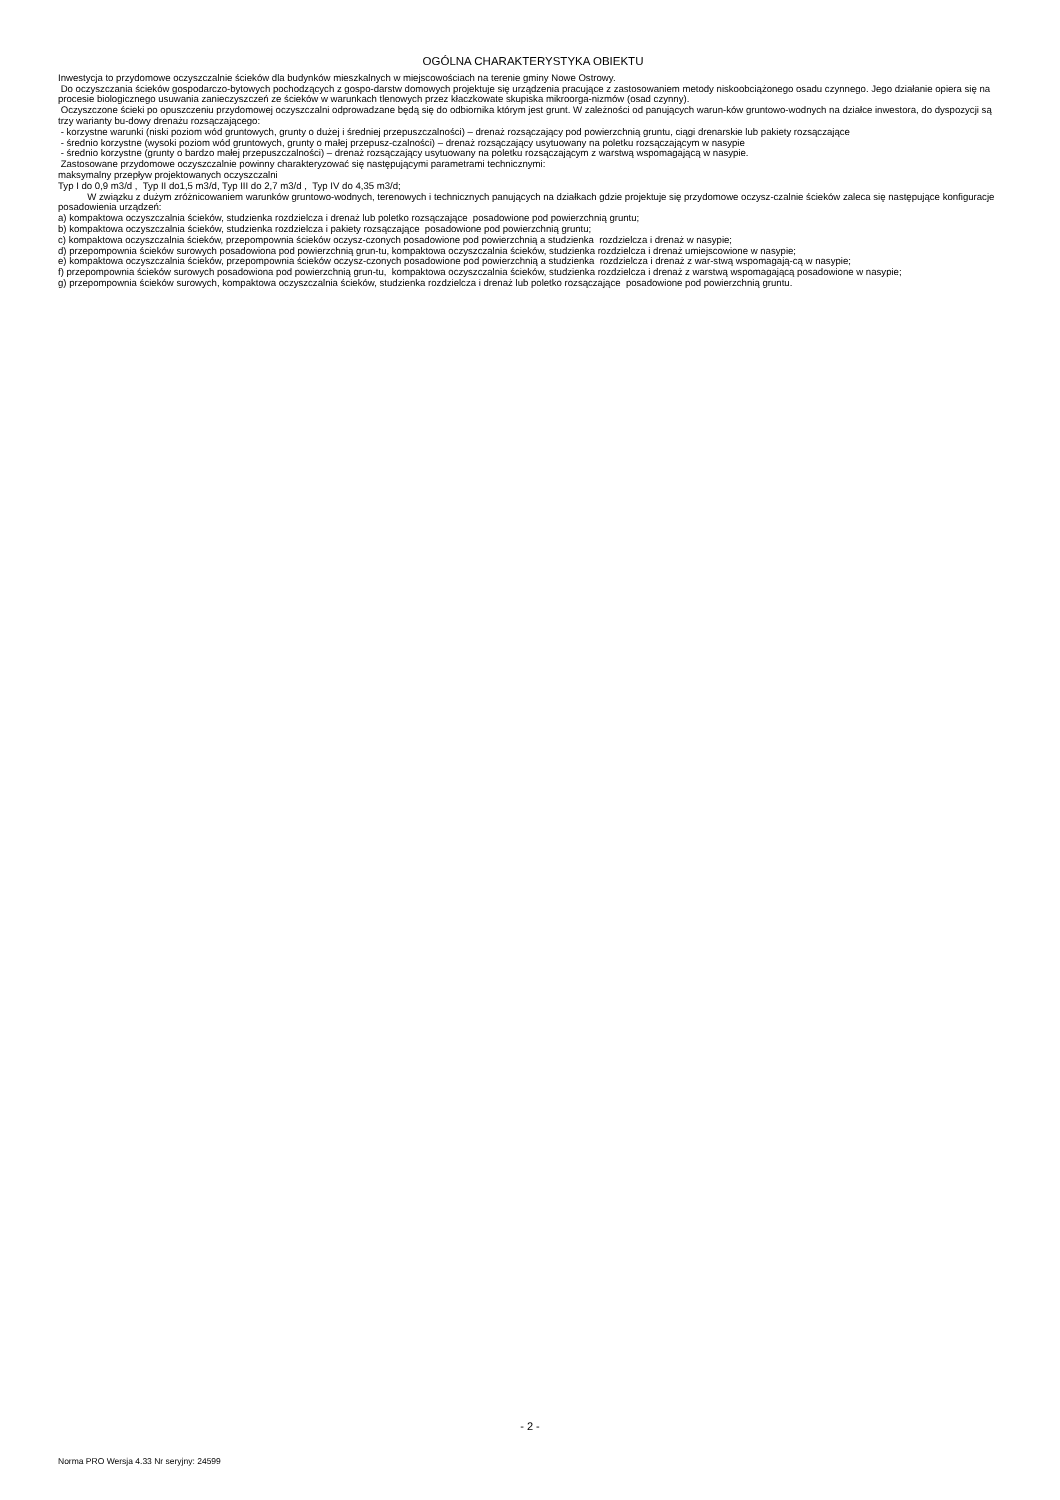OGÓLNA CHARAKTERYSTYKA OBIEKTU
Inwestycja to przydomowe oczyszczalnie ścieków dla budynków mieszkalnych w miejscowościach na terenie gminy Nowe Ostrowy.
Do oczyszczania ścieków gospodarczo-bytowych pochodzących z gospo-darstw domowych projektuje się urządzenia pracujące z zastosowaniem metody niskoobciążonego osadu czynnego. Jego działanie opiera się na procesie biologicznego usuwania zanieczyszczeń ze ścieków w warunkach tlenowych przez kłaczkowate skupiska mikroorga-nizmów (osad czynny).
Oczyszczone ścieki po opuszczeniu przydomowej oczyszczalni odprowadzane będą się do odbiornika którym jest grunt. W zależności od panujących warun-ków gruntowo-wodnych na działce inwestora, do dyspozycji są trzy warianty bu-dowy drenażu rozsączającego:
- korzystne warunki (niski poziom wód gruntowych, grunty o dużej i średniej przepuszczalności) – drenaż rozsączający pod powierzchnią gruntu, ciągi drenarskie lub pakiety rozsączające
- średnio korzystne (wysoki poziom wód gruntowych, grunty o małej przepusz-czalności) – drenaż rozsączający usytuowany na poletku rozsączającym w nasypie
- średnio korzystne (grunty o bardzo małej przepuszczalności) – drenaż rozsączający usytuowany na poletku rozsączającym z warstwą wspomagającą w nasypie.
Zastosowane przydomowe oczyszczalnie powinny charakteryzować się następującymi parametrami technicznymi:
maksymalny przepływ projektowanych oczyszczalni
Typ I do 0,9 m3/d , Typ II do1,5 m3/d, Typ III do 2,7 m3/d , Typ IV do 4,35 m3/d;
W związku z dużym zróżnicowaniem warunków gruntowo-wodnych, terenowych i technicznych panujących na działkach gdzie projektuje się przydomowe oczysz-czalnie ścieków zaleca się następujące konfiguracje posadowienia urządzeń:
a) kompaktowa oczyszczalnia ścieków, studzienka rozdzielcza i drenaż lub poletko rozsączające posadowione pod powierzchnią gruntu;
b) kompaktowa oczyszczalnia ścieków, studzienka rozdzielcza i pakiety rozsączające posadowione pod powierzchnią gruntu;
c) kompaktowa oczyszczalnia ścieków, przepompownia ścieków oczysz-czonych posadowione pod powierzchnią a studzienka rozdzielcza i drenaż w nasypie;
d) przepompownia ścieków surowych posadowiona pod powierzchnią grun-tu, kompaktowa oczyszczalnia ścieków, studzienka rozdzielcza i drenaż umiejscowione w nasypie;
e) kompaktowa oczyszczalnia ścieków, przepompownia ścieków oczysz-czonych posadowione pod powierzchnią a studzienka rozdzielcza i drenaż z war-stwą wspomagają-cą w nasypie;
f) przepompownia ścieków surowych posadowiona pod powierzchnią grun-tu, kompaktowa oczyszczalnia ścieków, studzienka rozdzielcza i drenaż z warstwą wspomagającą posadowione w nasypie;
g) przepompownia ścieków surowych, kompaktowa oczyszczalnia ścieków, studzienka rozdzielcza i drenaż lub poletko rozsączające posadowione pod powierzchnią gruntu.
- 2 -
Norma PRO Wersja 4.33 Nr seryjny: 24599